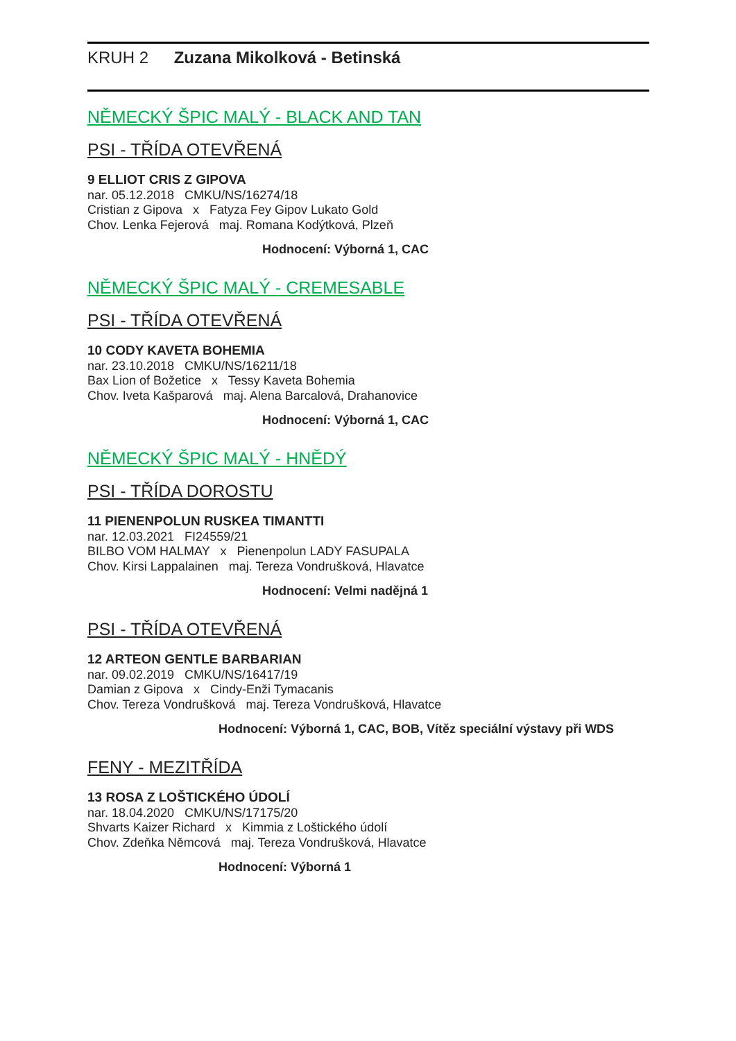KRUH 2 Zuzana Mikolková - Betinská
NĚMECKÝ ŠPIC MALÝ - BLACK AND TAN
PSI - TŘÍDA OTEVŘENÁ
9 ELLIOT CRIS Z GIPOVA
nar. 05.12.2018 CMKU/NS/16274/18
Cristian z Gipova x Fatyza Fey Gipov Lukato Gold
Chov. Lenka Fejerová maj. Romana Kodýtková, Plzeň
Hodnocení: Výborná 1, CAC
NĚMECKÝ ŠPIC MALÝ - CREMESABLE
PSI - TŘÍDA OTEVŘENÁ
10 CODY KAVETA BOHEMIA
nar. 23.10.2018 CMKU/NS/16211/18
Bax Lion of Božetice x Tessy Kaveta Bohemia
Chov. Iveta Kašparová maj. Alena Barcalová, Drahanovice
Hodnocení: Výborná 1, CAC
NĚMECKÝ ŠPIC MALÝ - HNĚDÝ
PSI - TŘÍDA DOROSTU
11 PIENENPOLUN RUSKEA TIMANTTI
nar. 12.03.2021 FI24559/21
BILBO VOM HALMAY x Pienenpolun LADY FASUPALA
Chov. Kirsi Lappalainen maj. Tereza Vondrušková, Hlavatce
Hodnocení: Velmi nadějná 1
PSI - TŘÍDA OTEVŘENÁ
12 ARTEON GENTLE BARBARIAN
nar. 09.02.2019 CMKU/NS/16417/19
Damian z Gipova x Cindy-Enži Tymacanis
Chov. Tereza Vondrušková maj. Tereza Vondrušková, Hlavatce
Hodnocení: Výborná 1, CAC, BOB, Vítěz speciální výstavy při WDS
FENY - MEZITŘÍDA
13 ROSA Z LOŠTICKÉHO ÚDOLÍ
nar. 18.04.2020 CMKU/NS/17175/20
Shvarts Kaizer Richard x Kimmia z Loštického údolí
Chov. Zdeňka Němcová maj. Tereza Vondrušková, Hlavatce
Hodnocení: Výborná 1